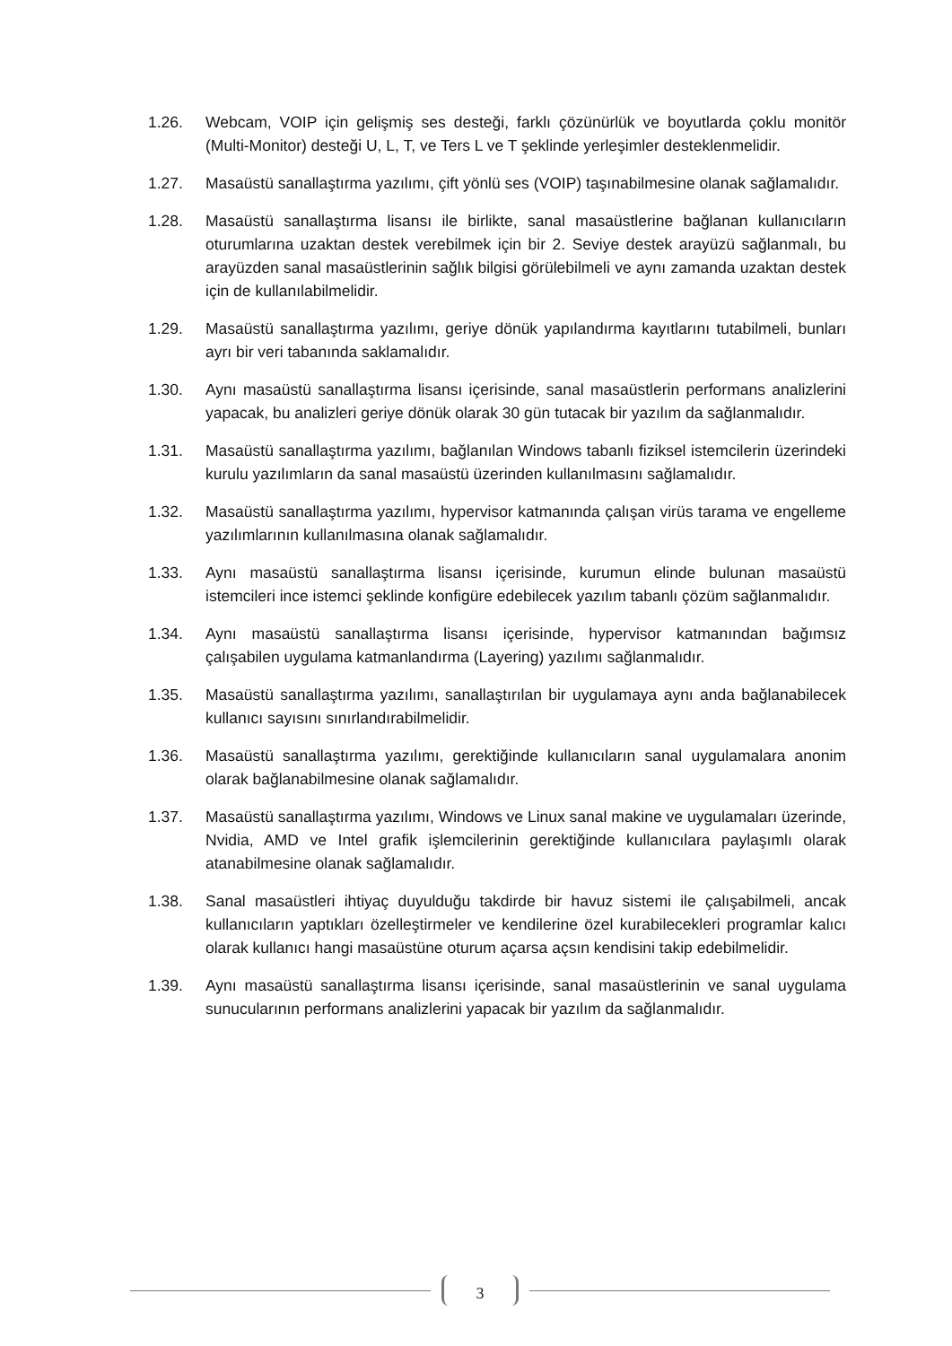1.26. Webcam, VOIP için gelişmiş ses desteği, farklı çözünürlük ve boyutlarda çoklu monitör (Multi-Monitor) desteği U, L, T, ve Ters L ve T şeklinde yerleşimler desteklenmelidir.
1.27. Masaüstü sanallaştırma yazılımı, çift yönlü ses (VOIP) taşınabilmesine olanak sağlamalıdır.
1.28. Masaüstü sanallaştırma lisansı ile birlikte, sanal masaüstlerine bağlanan kullanıcıların oturumlarına uzaktan destek verebilmek için bir 2. Seviye destek arayüzü sağlanmalı, bu arayüzden sanal masaüstlerinin sağlık bilgisi görülebilmeli ve aynı zamanda uzaktan destek için de kullanılabilmelidir.
1.29. Masaüstü sanallaştırma yazılımı, geriye dönük yapılandırma kayıtlarını tutabilmeli, bunları ayrı bir veri tabanında saklamalıdır.
1.30. Aynı masaüstü sanallaştırma lisansı içerisinde, sanal masaüstlerin performans analizlerini yapacak, bu analizleri geriye dönük olarak 30 gün tutacak bir yazılım da sağlanmalıdır.
1.31. Masaüstü sanallaştırma yazılımı, bağlanılan Windows tabanlı fiziksel istemcilerin üzerindeki kurulu yazılımların da sanal masaüstü üzerinden kullanılmasını sağlamalıdır.
1.32. Masaüstü sanallaştırma yazılımı, hypervisor katmanında çalışan virüs tarama ve engelleme yazılımlarının kullanılmasına olanak sağlamalıdır.
1.33. Aynı masaüstü sanallaştırma lisansı içerisinde, kurumun elinde bulunan masaüstü istemcileri ince istemci şeklinde konfigüre edebilecek yazılım tabanlı çözüm sağlanmalıdır.
1.34. Aynı masaüstü sanallaştırma lisansı içerisinde, hypervisor katmanından bağımsız çalışabilen uygulama katmanlandırma (Layering) yazılımı sağlanmalıdır.
1.35. Masaüstü sanallaştırma yazılımı, sanallaştırılan bir uygulamaya aynı anda bağlanabilecek kullanıcı sayısını sınırlandırabilmelidir.
1.36. Masaüstü sanallaştırma yazılımı, gerektiğinde kullanıcıların sanal uygulamalara anonim olarak bağlanabilmesine olanak sağlamalıdır.
1.37. Masaüstü sanallaştırma yazılımı, Windows ve Linux sanal makine ve uygulamaları üzerinde, Nvidia, AMD ve Intel grafik işlemcilerinin gerektiğinde kullanıcılara paylaşımlı olarak atanabilmesine olanak sağlamalıdır.
1.38. Sanal masaüstleri ihtiyaç duyulduğu takdirde bir havuz sistemi ile çalışabilmeli, ancak kullanıcıların yaptıkları özelleştirmeler ve kendilerine özel kurabilecekleri programlar kalıcı olarak kullanıcı hangi masaüstüne oturum açarsa açsın kendisini takip edebilmelidir.
1.39. Aynı masaüstü sanallaştırma lisansı içerisinde, sanal masaüstlerinin ve sanal uygulama sunucularının performans analizlerini yapacak bir yazılım da sağlanmalıdır.
3